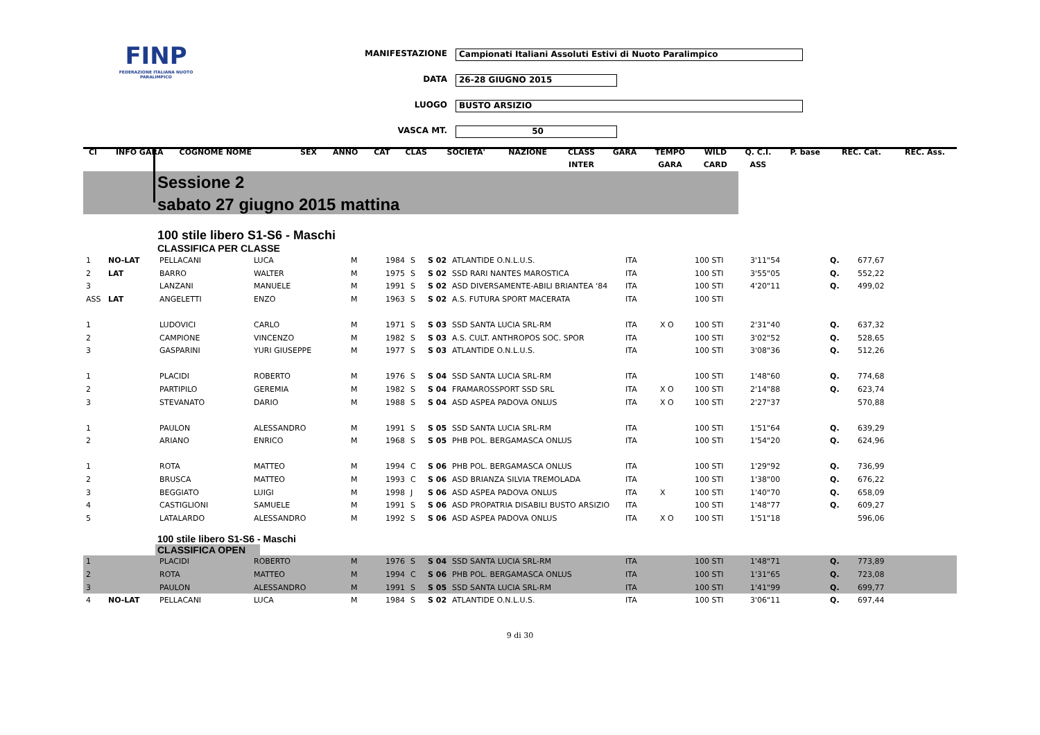FINP
FEDERAZIONE ITALIANA NUOTO PARALIMPICO
MANIFESTAZIONE Campionati Italiani Assoluti Estivi di Nuoto Paralimpico
DATA 26-28 GIUGNO 2015
LUOGO BUSTO ARSIZIO
VASCA MT. 50
| Cl | INFO GARA | COGNOME NOME | | SEX | ANNO | CAT | CLAS | SOCIETA' | NAZIONE | CLASS | GARA | TEMPO | WILD | Q. C.I. | P. base | REC. Cat. | REC. Ass. |
| --- | --- | --- | --- | --- | --- | --- | --- | --- | --- | --- | --- | --- | --- | --- | --- | --- | --- |
| | | | | | | | | | | INTER | | GARA | CARD | ASS | | | |
Sessione 2
sabato 27 giugno 2015 mattina
100 stile libero S1-S6 - Maschi
CLASSIFICA PER CLASSE
| 1 | NO-LAT | PELLACANI | LUCA | M | 1984 | S | S 02 | ATLANTIDE O.N.L.U.S. | ITA | | 100 STI | 3'11"54 | | Q. | 677,67 | | |
| 2 | LAT | BARRO | WALTER | M | 1975 | S | S 02 | SSD RARI NANTES MAROSTICA | ITA | | 100 STI | 3'55"05 | | Q. | 552,22 | | |
| 3 | | LANZANI | MANUELE | M | 1991 | S | S 02 | ASD DIVERSAMENTE-ABILI BRIANTEA '84 | ITA | | 100 STI | 4'20"11 | | Q. | 499,02 | | |
| ASS | LAT | ANGELETTI | ENZO | M | 1963 | S | S 02 | A.S. FUTURA SPORT MACERATA | ITA | | 100 STI | | | | | | |
| 1 | | LUDOVICI | CARLO | M | 1971 | S | S 03 | SSD SANTA LUCIA SRL-RM | ITA | X O | 100 STI | 2'31"40 | | Q. | 637,32 | | |
| 2 | | CAMPIONE | VINCENZO | M | 1982 | S | S 03 | A.S. CULT. ANTHROPOS SOC. SPOR | ITA | | 100 STI | 3'02"52 | | Q. | 528,65 | | |
| 3 | | GASPARINI | YURI GIUSEPPE | M | 1977 | S | S 03 | ATLANTIDE O.N.L.U.S. | ITA | | 100 STI | 3'08"36 | | Q. | 512,26 | | |
| 1 | | PLACIDI | ROBERTO | M | 1976 | S | S 04 | SSD SANTA LUCIA SRL-RM | ITA | | 100 STI | 1'48"60 | | Q. | 774,68 | | |
| 2 | | PARTIPILO | GEREMIA | M | 1982 | S | S 04 | FRAMAROSSPORT SSD SRL | ITA | X O | 100 STI | 2'14"88 | | Q. | 623,74 | | |
| 3 | | STEVANATO | DARIO | M | 1988 | S | S 04 | ASD ASPEA PADOVA ONLUS | ITA | X O | 100 STI | 2'27"37 | | | 570,88 | | |
| 1 | | PAULON | ALESSANDRO | M | 1991 | S | S 05 | SSD SANTA LUCIA SRL-RM | ITA | | 100 STI | 1'51"64 | | Q. | 639,29 | | |
| 2 | | ARIANO | ENRICO | M | 1968 | S | S 05 | PHB POL. BERGAMASCA ONLUS | ITA | | 100 STI | 1'54"20 | | Q. | 624,96 | | |
| 1 | | ROTA | MATTEO | M | 1994 | C | S 06 | PHB POL. BERGAMASCA ONLUS | ITA | | 100 STI | 1'29"92 | | Q. | 736,99 | | |
| 2 | | BRUSCA | MATTEO | M | 1993 | C | S 06 | ASD BRIANZA SILVIA TREMOLADA | ITA | | 100 STI | 1'38"00 | | Q. | 676,22 | | |
| 3 | | BEGGIATO | LUIGI | M | 1998 | J | S 06 | ASD ASPEA PADOVA ONLUS | ITA | X | 100 STI | 1'40"70 | | Q. | 658,09 | | |
| 4 | | CASTIGLIONI | SAMUELE | M | 1991 | S | S 06 | ASD PROPATRIA DISABILI BUSTO ARSIZIO | ITA | | 100 STI | 1'48"77 | | Q. | 609,27 | | |
| 5 | | LATALARDO | ALESSANDRO | M | 1992 | S | S 06 | ASD ASPEA PADOVA ONLUS | ITA | X O | 100 STI | 1'51"18 | | | 596,06 | | |
100 stile libero S1-S6 - Maschi
CLASSIFICA OPEN
| 1 | | PLACIDI | ROBERTO | M | 1976 | S | S 04 | SSD SANTA LUCIA SRL-RM | ITA | | 100 STI | 1'48"71 | | Q. | 773,89 | | |
| 2 | | ROTA | MATTEO | M | 1994 | C | S 06 | PHB POL. BERGAMASCA ONLUS | ITA | | 100 STI | 1'31"65 | | Q. | 723,08 | | |
| 3 | | PAULON | ALESSANDRO | M | 1991 | S | S 05 | SSD SANTA LUCIA SRL-RM | ITA | | 100 STI | 1'41"99 | | Q. | 699,77 | | |
| 4 | NO-LAT | PELLACANI | LUCA | M | 1984 | S | S 02 | ATLANTIDE O.N.L.U.S. | ITA | | 100 STI | 3'06"11 | | Q. | 697,44 | | |
9 di 30